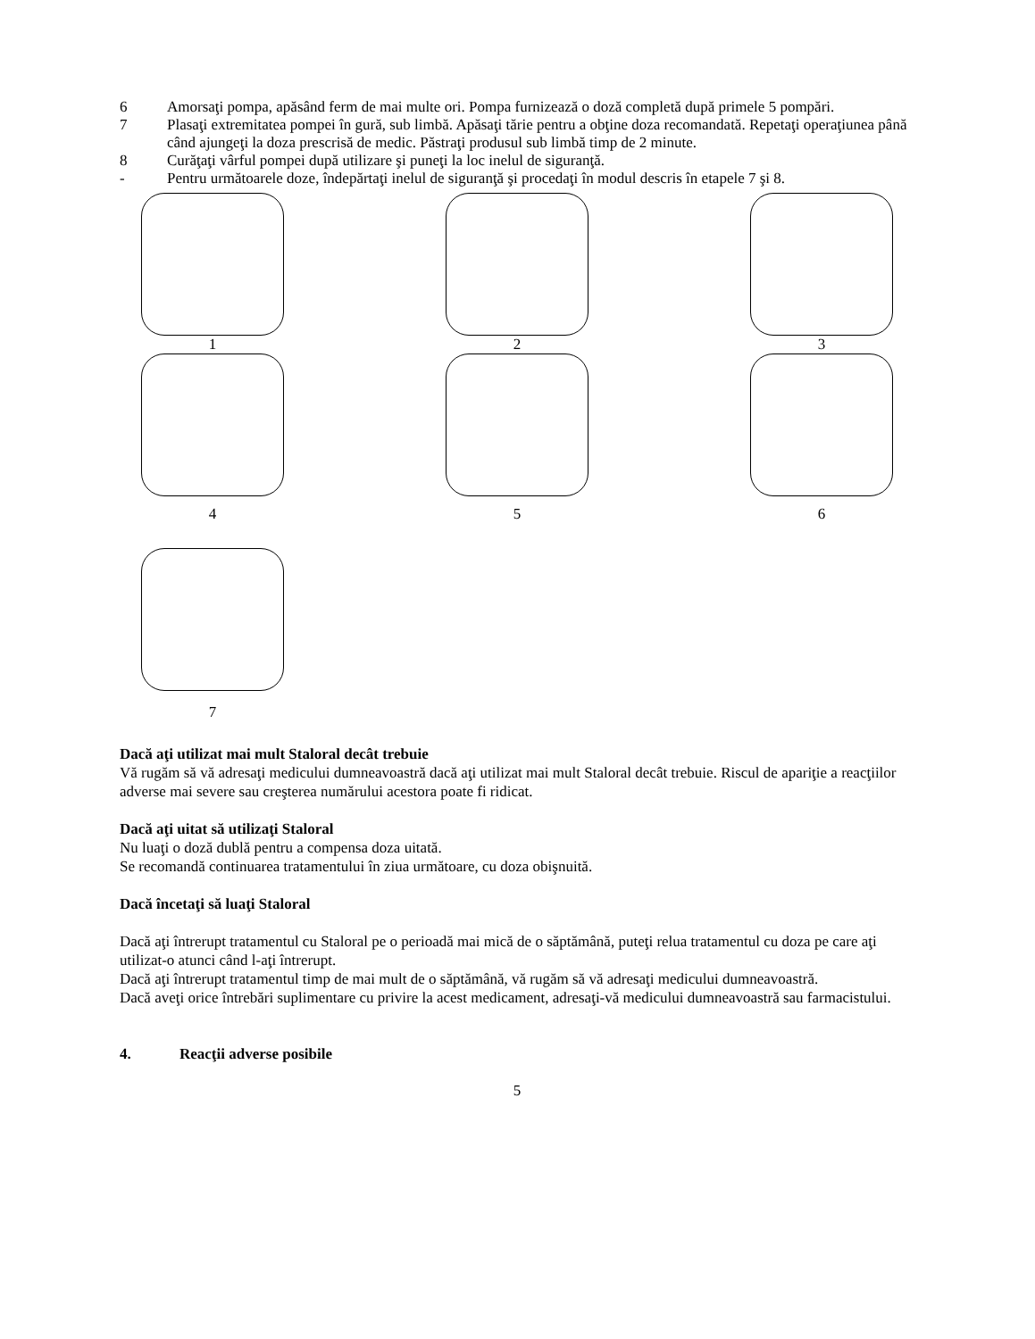6 Amorsaţi pompa, apăsând ferm de mai multe ori. Pompa furnizează o doză completă după primele 5 pompări.
7 Plasaţi extremitatea pompei în gură, sub limbă. Apăsaţi tărie pentru a obţine doza recomandată. Repetaţi operaţiunea până când ajungeţi la doza prescrisă de medic. Păstraţi produsul sub limbă timp de 2 minute.
8 Curăţaţi vârful pompei după utilizare şi puneţi la loc inelul de siguranţă.
- Pentru următoarele doze, îndepărtaţi inelul de siguranţă şi procedaţi în modul descris în etapele 7 şi 8.
1 2 3
4 5 6
7
Dacă aţi utilizat mai mult Staloral decât trebuie
Vă rugăm să vă adresaţi medicului dumneavoastră dacă aţi utilizat mai mult Staloral decât trebuie. Riscul de apariţie a reacţiilor adverse mai severe sau creşterea numărului acestora poate fi ridicat.
Dacă aţi uitat să utilizaţi Staloral
Nu luaţi o doză dublă pentru a compensa doza uitată.
Se recomandă continuarea tratamentului în ziua următoare, cu doza obişnuită.
Dacă încetaţi să luaţi Staloral
Dacă aţi întrerupt tratamentul cu Staloral pe o perioadă mai mică de o săptămână, puteţi relua tratamentul cu doza pe care aţi utilizat-o atunci când l-aţi întrerupt.
Dacă aţi întrerupt tratamentul timp de mai mult de o săptămână, vă rugăm să vă adresaţi medicului dumneavoastră.
Dacă aveţi orice întrebări suplimentare cu privire la acest medicament, adresaţi-vă medicului dumneavoastră sau farmacistului.
4. Reacţii adverse posibile
5